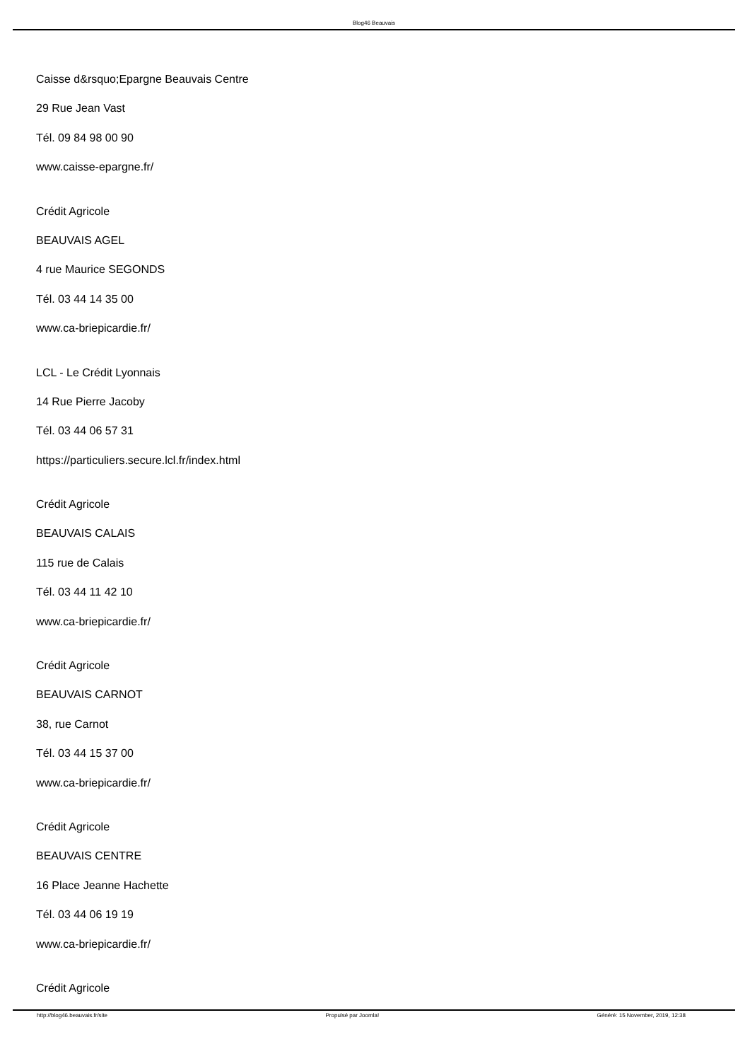Blog46 Beauvais
Caisse d&rsquo;Epargne Beauvais Centre
29 Rue Jean Vast
Tél. 09 84 98 00 90
www.caisse-epargne.fr/
Crédit Agricole
BEAUVAIS AGEL
4 rue Maurice SEGONDS
Tél. 03 44 14 35 00
www.ca-briepicardie.fr/
LCL - Le Crédit Lyonnais
14 Rue Pierre Jacoby
Tél. 03 44 06 57 31
https://particuliers.secure.lcl.fr/index.html
Crédit Agricole
BEAUVAIS CALAIS
115 rue de Calais
Tél. 03 44 11 42 10
www.ca-briepicardie.fr/
Crédit Agricole
BEAUVAIS CARNOT
38, rue Carnot
Tél. 03 44 15 37 00
www.ca-briepicardie.fr/
Crédit Agricole
BEAUVAIS CENTRE
16 Place Jeanne Hachette
Tél. 03 44 06 19 19
www.ca-briepicardie.fr/
Crédit Agricole
http://blog46.beauvais.fr/site Propulsé par Joomla! Généré: 15 November, 2019, 12:38